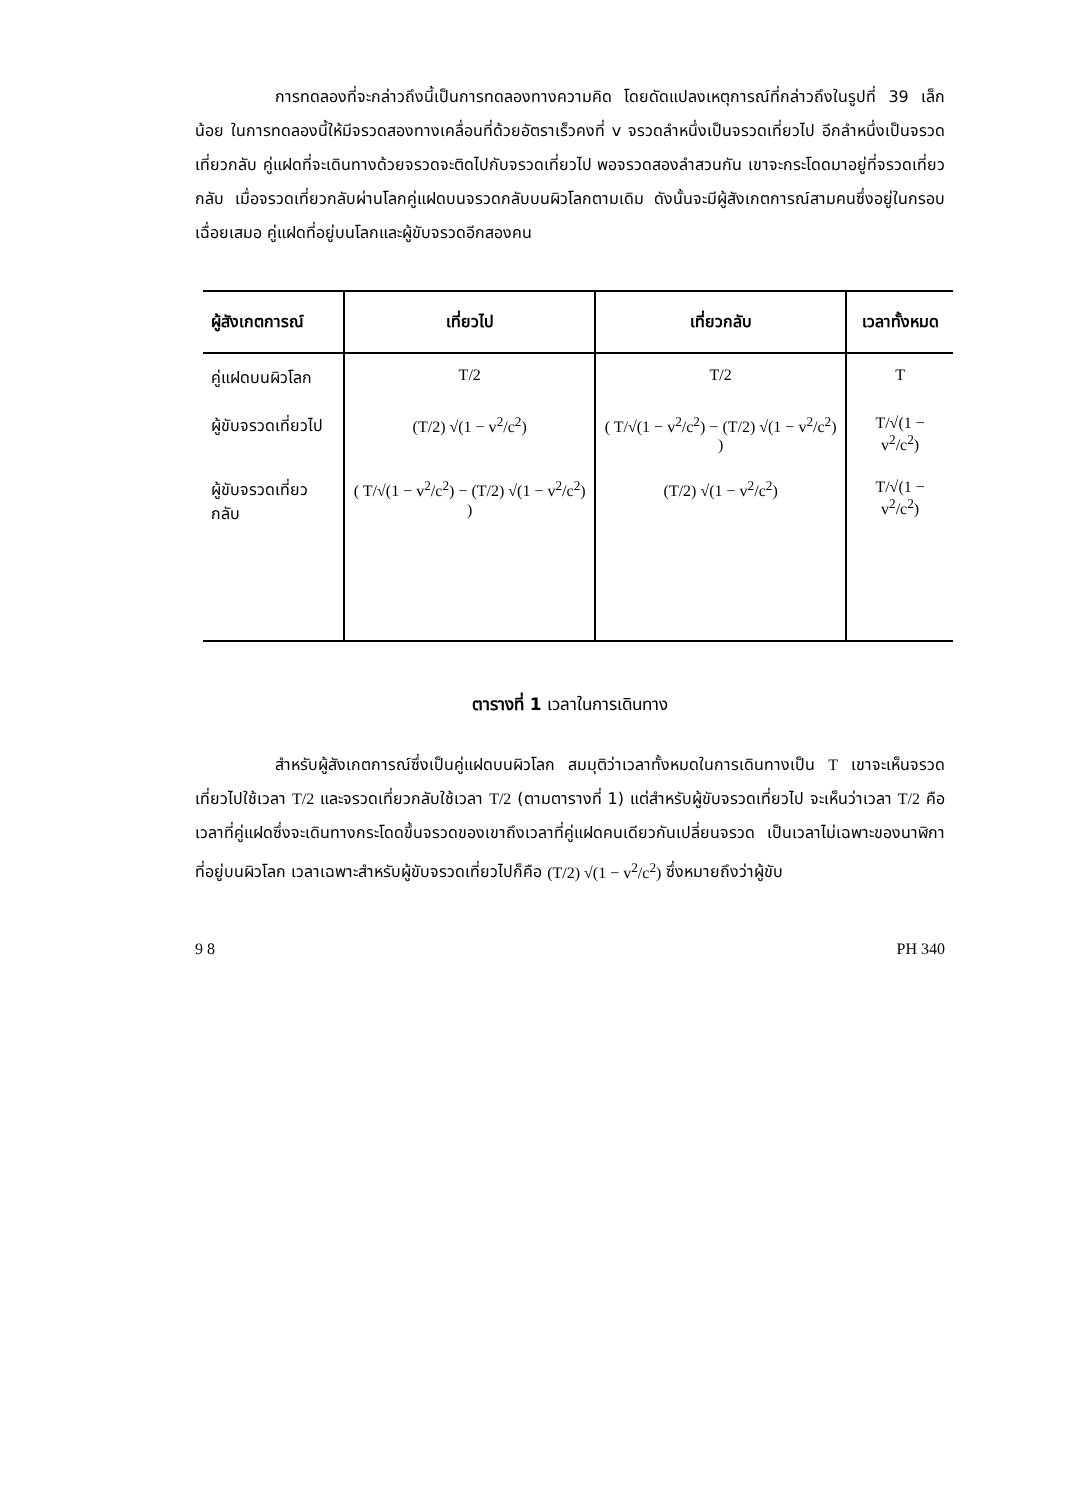การทดลองที่จะกล่าวถึงนี้เป็นการทดลองทางความคิด โดยดัดแปลงเหตุการณ์ที่กล่าวถึงในรูปที่ 39 เล็กน้อย ในการทดลองนี้ให้มีจรวดสองทางเคลื่อนที่ด้วยอัตราเร็วคงที่ v จรวดลำหนึ่งเป็นจรวดเที่ยวไป อีกลำหนึ่งเป็นจรวดเที่ยวกลับ คู่แฝดที่จะเดินทางด้วยจรวดจะติดไปกับจรวดเที่ยวไป พอจรวดสองลำสวนกัน เขาจะกระโดดมาอยู่ที่จรวดเที่ยวกลับ เมื่อจรวดเที่ยวกลับผ่านโลกคู่แฝดบนจรวดกลับบนผิวโลกตามเดิม ดังนั้นจะมีผู้สังเกตการณ์สามคนซึ่งอยู่ในกรอบเฉื่อยเสมอ คู่แฝดที่อยู่บนโลกและผู้ขับจรวดอีกสองคน
| ผู้สังเกตการณ์ | เที่ยวไป | เที่ยวกลับ | เวลาทั้งหมด |
| --- | --- | --- | --- |
| คู่แฝดบนผิวโลก | T/2 | T/2 | T |
| ผู้ขับจรวดเที่ยวไป | (T/2) √(1 − v<sup>2</sup>/c<sup>2</sup>) | ( T/√(1 − v<sup>2</sup>/c<sup>2</sup>) − (T/2) √(1 − v<sup>2</sup>/c<sup>2</sup>) ) | T/√(1 − v<sup>2</sup>/c<sup>2</sup>) |
| ผู้ขับจรวดเที่ยวกลับ | ( T/√(1 − v<sup>2</sup>/c<sup>2</sup>) − (T/2) √(1 − v<sup>2</sup>/c<sup>2</sup>) ) | (T/2) √(1 − v<sup>2</sup>/c<sup>2</sup>) | T/√(1 − v<sup>2</sup>/c<sup>2</sup>) |
ตารางที่ 1 เวลาในการเดินทาง
สำหรับผู้สังเกตการณ์ซึ่งเป็นคู่แฝดบนผิวโลก สมมุติว่าเวลาทั้งหมดในการเดินทางเป็น T เขาจะเห็นจรวดเที่ยวไปใช้เวลา T/2 และจรวดเที่ยวกลับใช้เวลา T/2 (ตามตารางที่ 1) แต่สำหรับผู้ขับจรวดเที่ยวไป จะเห็นว่าเวลา T/2 คือเวลาที่คู่แฝดซึ่งจะเดินทางกระโดดขึ้นจรวดของเขาถึงเวลาที่คู่แฝดคนเดียวกันเปลี่ยนจรวด เป็นเวลาไม่เฉพาะของนาฬิกาที่อยู่บนผิวโลก เวลาเฉพาะสำหรับผู้ขับจรวดเที่ยวไปก็คือ (T/2) √(1 − v<sup>2</sup>/c<sup>2</sup>) ซึ่งหมายถึงว่าผู้ขับ
9 8 PH 340